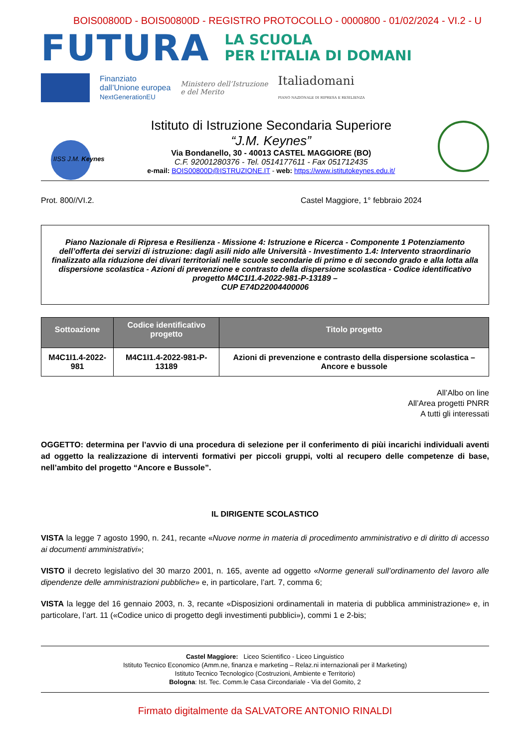BOIS00800D - BOIS00800D - REGISTRO PROTOCOLLO - 0000800 - 01/02/2024 - VI.2 - U
FUTURA LA SCUOLA
PER L’ITALIA DI DOMANI
Finanziato
dall’Unione europea
NextGenerationEU
Ministero dell’Istruzione
e del Merito
Italiadomani
PIANO NAZIONALE DI RIPRESA E RESILIENZA
IISS J.M. Keynes
Istituto di Istruzione Secondaria Superiore
“J.M. Keynes”
Via Bondanello, 30 - 40013 CASTEL MAGGIORE (BO)
C.F. 92001280376 - Tel. 0514177611 - Fax 051712435
e-mail: BOIS00800D@ISTRUZIONE.IT - web: https://www.istitutokeynes.edu.it/
Prot. 800//VI.2. Castel Maggiore, 1° febbraio 2024
Piano Nazionale di Ripresa e Resilienza - Missione 4: Istruzione e Ricerca - Componente 1 Potenziamento dell’offerta dei servizi di istruzione: dagli asili nido alle Università - Investimento 1.4: Intervento straordinario finalizzato alla riduzione dei divari territoriali nelle scuole secondarie di primo e di secondo grado e alla lotta alla dispersione scolastica - Azioni di prevenzione e contrasto della dispersione scolastica - Codice identificativo progetto M4C1I1.4-2022-981-P-13189 –
CUP E74D22004400006
| Sottoazione | Codice identificativo progetto | Titolo progetto |
| --- | --- | --- |
| M4C1I1.4-2022-981 | M4C1I1.4-2022-981-P-13189 | Azioni di prevenzione e contrasto della dispersione scolastica – Ancore e bussole |
All’Albo on line
All’Area progetti PNRR
A tutti gli interessati
OGGETTO: determina per l’avvio di una procedura di selezione per il conferimento di piùi incarichi individuali aventi ad oggetto la realizzazione di interventi formativi per piccoli gruppi, volti al recupero delle competenze di base, nell’ambito del progetto “Ancore e Bussole”.
IL DIRIGENTE SCOLASTICO
VISTA la legge 7 agosto 1990, n. 241, recante «Nuove norme in materia di procedimento amministrativo e di diritto di accesso ai documenti amministrativi»;
VISTO il decreto legislativo del 30 marzo 2001, n. 165, avente ad oggetto «Norme generali sull’ordinamento del lavoro alle dipendenze delle amministrazioni pubbliche» e, in particolare, l’art. 7, comma 6;
VISTA la legge del 16 gennaio 2003, n. 3, recante «Disposizioni ordinamentali in materia di pubblica amministrazione» e, in particolare, l’art. 11 («Codice unico di progetto degli investimenti pubblici»), commi 1 e 2-bis;
Castel Maggiore: Liceo Scientifico - Liceo Linguistico
Istituto Tecnico Economico (Amm.ne, finanza e marketing – Relaz.ni internazionali per il Marketing)
Istituto Tecnico Tecnologico (Costruzioni, Ambiente e Territorio)
Bologna: Ist. Tec. Comm.le Casa Circondariale - Via del Gomito, 2
Firmato digitalmente da SALVATORE ANTONIO RINALDI